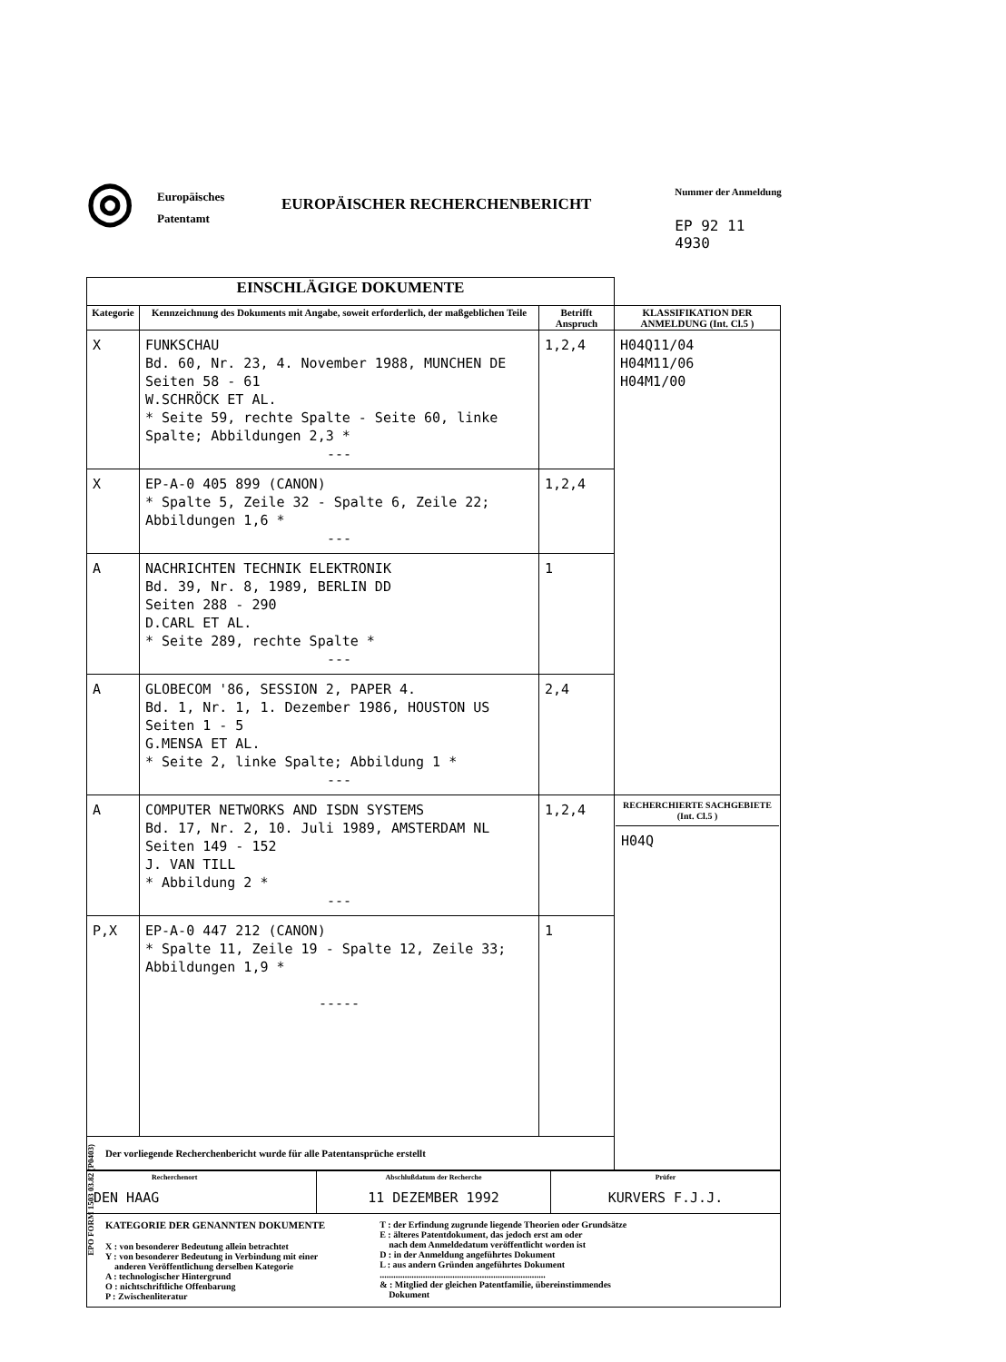◎
Europäisches
Patentamt
EUROPÄISCHER RECHERCHENBERICHT
Nummer der Anmeldung
EP 92 11 4930
| EINSCHLÄGIGE DOKUMENTE | | | |
| --- | --- | --- | --- |
| Kategorie | Kennzeichnung des Dokuments mit Angabe, soweit erforderlich, der maßgeblichen Teile | Betrifft Anspruch | KLASSIFIKATION DER ANMELDUNG (Int. Cl.5 ) |
| X | FUNKSCHAU Bd. 60, Nr. 23, 4. November 1988, MUNCHEN DE Seiten 58 - 61 W.SCHRÖCK ET AL. * Seite 59, rechte Spalte - Seite 60, linke Spalte; Abbildungen 2,3 * --- | 1,2,4 | H04Q11/04 H04M11/06 H04M1/00 |
| X | EP-A-0 405 899 (CANON) * Spalte 5, Zeile 32 - Spalte 6, Zeile 22; Abbildungen 1,6 * --- | 1,2,4 | |
| A | NACHRICHTEN TECHNIK ELEKTRONIK Bd. 39, Nr. 8, 1989, BERLIN DD Seiten 288 - 290 D.CARL ET AL. * Seite 289, rechte Spalte * --- | 1 | |
| A | GLOBECOM '86, SESSION 2, PAPER 4. Bd. 1, Nr. 1, 1. Dezember 1986, HOUSTON US Seiten 1 - 5 G.MENSA ET AL. * Seite 2, linke Spalte; Abbildung 1 * --- | 2,4 | |
| A | COMPUTER NETWORKS AND ISDN SYSTEMS Bd. 17, Nr. 2, 10. Juli 1989, AMSTERDAM NL Seiten 149 - 152 J. VAN TILL * Abbildung 2 * --- | 1,2,4 | RECHERCHIERTE SACHGEBIETE (Int. Cl.5 ) H04Q |
| P,X | EP-A-0 447 212 (CANON) * Spalte 11, Zeile 19 - Spalte 12, Zeile 33; Abbildungen 1,9 * ----- | 1 | |
| Der vorliegende Recherchenbericht wurde für alle Patentansprüche erstellt | | | |
| Recherchenort DEN HAAG | Abschlußdatum der Recherche 11 DEZEMBER 1992 | Prüfer KURVERS F.J.J. |
| KATEGORIE DER GENANNTEN DOKUMENTE X : von besonderer Bedeutung allein betrachtet Y : von besonderer Bedeutung in Verbindung mit einer anderen Veröffentlichung derselben Kategorie A : technologischer Hintergrund O : nichtschriftliche Offenbarung P : Zwischenliteratur T : der Erfindung zugrunde liegende Theorien oder Grundsätze E : älteres Patentdokument, das jedoch erst am oder nach dem Anmeldedatum veröffentlicht worden ist D : in der Anmeldung angeführtes Dokument L : aus andern Gründen angeführtes Dokument ......................................................................... & : Mitglied der gleichen Patentfamilie, übereinstimmendes Dokument | | |
EPO FORM 1503 03.82 (P0403)